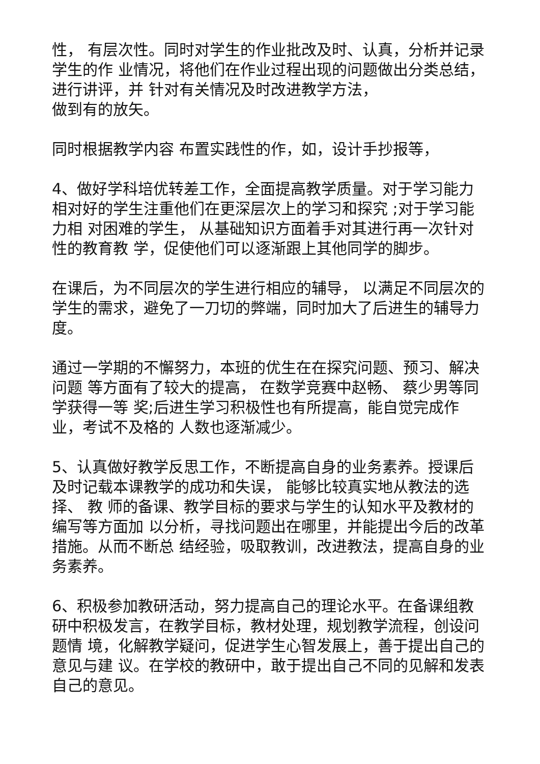性， 有层次性。同时对学生的作业批改及时、认真，分析并记录学生的作 业情况，将他们在作业过程出现的问题做出分类总结，进行讲评，并 针对有关情况及时改进教学方法，
做到有的放矢。
同时根据教学内容 布置实践性的作，如，设计手抄报等，
4、做好学科培优转差工作，全面提高教学质量。对于学习能力 相对好的学生注重他们在更深层次上的学习和探究 ;对于学习能力相 对困难的学生， 从基础知识方面着手对其进行再一次针对性的教育教 学，促使他们可以逐渐跟上其他同学的脚步。
在课后，为不同层次的学生进行相应的辅导， 以满足不同层次的 学生的需求，避免了一刀切的弊端，同时加大了后进生的辅导力度。
通过一学期的不懈努力，本班的优生在在探究问题、预习、解决问题 等方面有了较大的提高， 在数学竞赛中赵畅、 蔡少男等同学获得一等 奖;后进生学习积极性也有所提高，能自觉完成作业，考试不及格的 人数也逐渐减少。
5、认真做好教学反思工作，不断提高自身的业务素养。授课后 及时记载本课教学的成功和失误， 能够比较真实地从教法的选择、 教 师的备课、教学目标的要求与学生的认知水平及教材的编写等方面加 以分析，寻找问题出在哪里，并能提出今后的改革措施。从而不断总 结经验，吸取教训，改进教法，提高自身的业务素养。
6、积极参加教研活动，努力提高自己的理论水平。在备课组教 研中积极发言，在教学目标，教材处理，规划教学流程，创设问题情 境，化解教学疑问，促进学生心智发展上，善于提出自己的意见与建 议。在学校的教研中，敢于提出自己不同的见解和发表自己的意见。